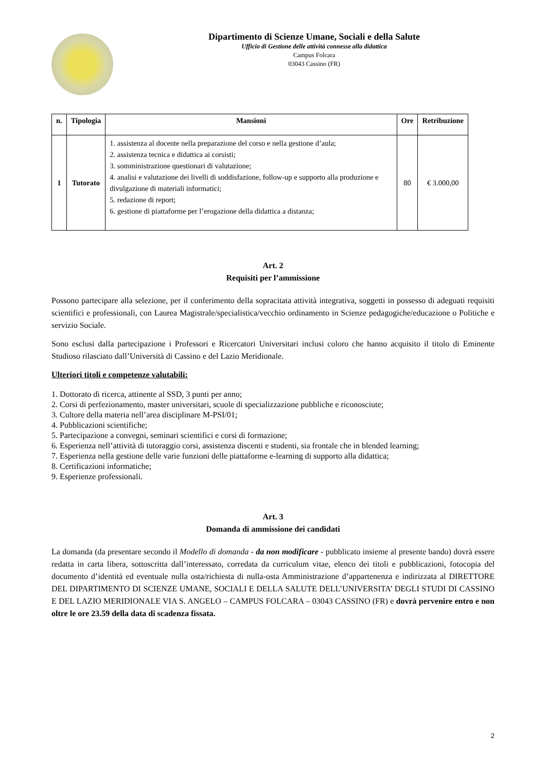Dipartimento di Scienze Umane, Sociali e della Salute
Ufficio di Gestione delle attività connesse alla didattica
Campus Folcara
03043 Cassino (FR)
| n. | Tipologia | Mansioni | Ore | Retribuzione |
| --- | --- | --- | --- | --- |
| 1 | Tutorato | 1. assistenza al docente nella preparazione del corso e nella gestione d’aula; 2. assistenza tecnica e didattica ai corsisti; 3. somministrazione questionari di valutazione; 4. analisi e valutazione dei livelli di soddisfazione, follow-up e supporto alla produzione e divulgazione di materiali informatici; 5. redazione di report; 6. gestione di piattaforme per l’erogazione della didattica a distanza; | 80 | € 3.000,00 |
Art. 2
Requisiti per l’ammissione
Possono partecipare alla selezione, per il conferimento della sopracitata attività integrativa, soggetti in possesso di adeguati requisiti scientifici e professionali, con Laurea Magistrale/specialistica/vecchio ordinamento in Scienze pedagogiche/educazione o Politiche e servizio Sociale.
Sono esclusi dalla partecipazione i Professori e Ricercatori Universitari inclusi coloro che hanno acquisito il titolo di Eminente Studioso rilasciato dall’Università di Cassino e del Lazio Meridionale.
Ulteriori titoli e competenze valutabili:
1. Dottorato di ricerca, attinente al SSD, 3 punti per anno;
2. Corsi di perfezionamento, master universitari, scuole di specializzazione pubbliche e riconosciute;
3. Cultore della materia nell’area disciplinare M-PSI/01;
4. Pubblicazioni scientifiche;
5. Partecipazione a convegni, seminari scientifici e corsi di formazione;
6. Esperienza nell’attività di tutoraggio corsi, assistenza discenti e studenti, sia frontale che in blended learning;
7. Esperienza nella gestione delle varie funzioni delle piattaforme e-learning di supporto alla didattica;
8. Certificazioni informatiche;
9. Esperienze professionali.
Art. 3
Domanda di ammissione dei candidati
La domanda (da presentare secondo il Modello di domanda - da non modificare - pubblicato insieme al presente bando) dovrà essere redatta in carta libera, sottoscritta dall’interessato, corredata da curriculum vitae, elenco dei titoli e pubblicazioni, fotocopia del documento d’identità ed eventuale nulla osta/richiesta di nulla-osta Amministrazione d’appartenenza e indirizzata al DIRETTORE DEL DIPARTIMENTO DI SCIENZE UMANE, SOCIALI E DELLA SALUTE DELL’UNIVERSITA’ DEGLI STUDI DI CASSINO E DEL LAZIO MERIDIONALE VIA S. ANGELO – CAMPUS FOLCARA – 03043 CASSINO (FR) e dovrà pervenire entro e non oltre le ore 23.59 della data di scadenza fissata.
2